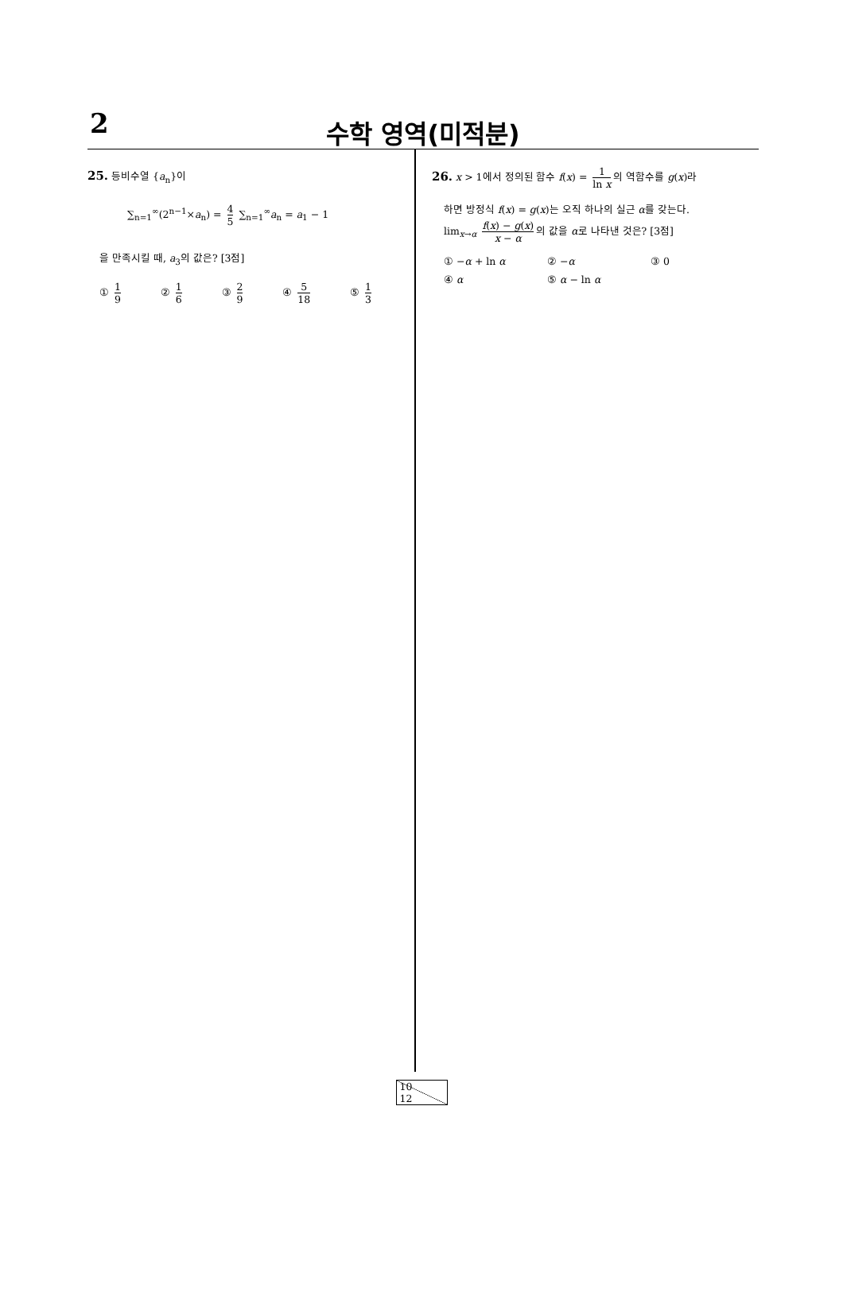2
수학 영역(미적분)
25. 등비수열 {a<sub>n</sub>}이
∑<sub>n=1</sub><sup>∞</sup>(2<sup>n−1</sup>×a<sub>n</sub>) = 4 5 ∑<sub>n=1</sub><sup>∞</sup>a<sub>n</sub> = a<sub>1</sub> − 1
을 만족시킬 때, a<sub>3</sub>의 값은? [3점]
① 1 9 ② 1 6 ③ 2 9 ④ 5 18 ⑤ 1 3
26. x > 1에서 정의된 함수 f(x) = 1 ln x 의 역함수를 g(x)라
하면 방정식 f(x) = g(x)는 오직 하나의 실근 α를 갖는다.
lim<sub>x→α</sub> f(x) − g(x) x − α 의 값을 α로 나타낸 것은? [3점]
① −α + ln α ② −α ③ 0 ④ α ⑤ α − ln α
10 12